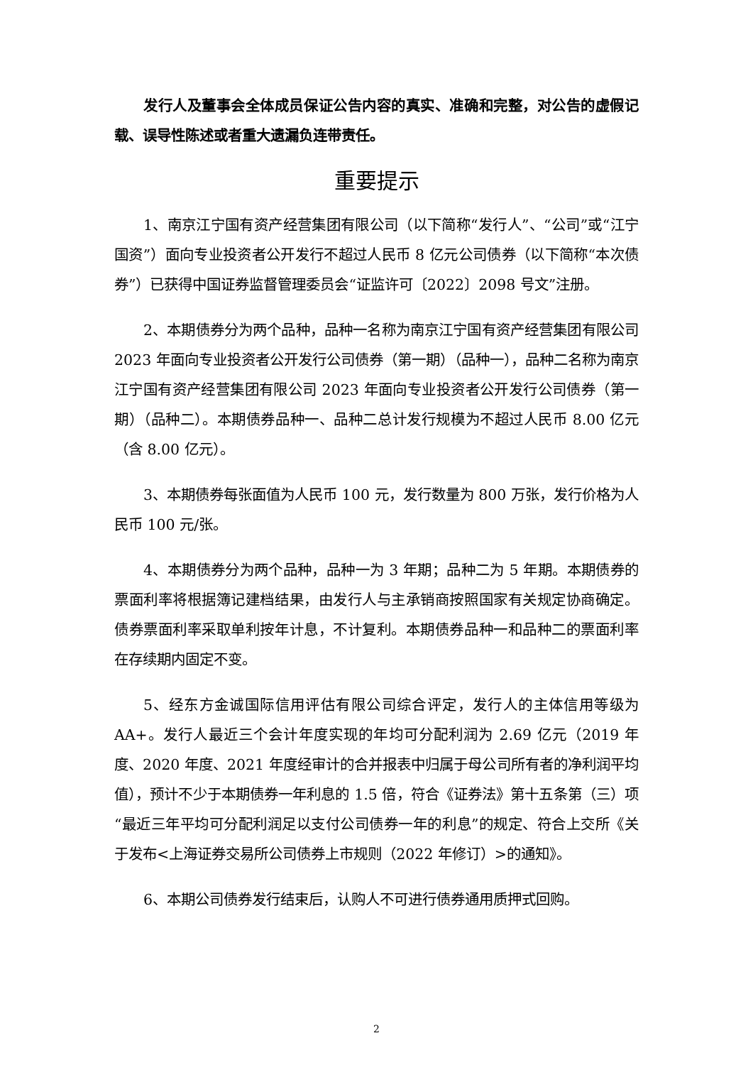发行人及董事会全体成员保证公告内容的真实、准确和完整，对公告的虚假记载、误导性陈述或者重大遗漏负连带责任。
重要提示
1、南京江宁国有资产经营集团有限公司（以下简称“发行人”、“公司”或“江宁国资”）面向专业投资者公开发行不超过人民币 8 亿元公司债券（以下简称“本次债券”）已获得中国证券监督管理委员会“证监许可〔2022〕2098 号文”注册。
2、本期债券分为两个品种，品种一名称为南京江宁国有资产经营集团有限公司 2023 年面向专业投资者公开发行公司债券（第一期）（品种一），品种二名称为南京江宁国有资产经营集团有限公司 2023 年面向专业投资者公开发行公司债券（第一期）（品种二）。本期债券品种一、品种二总计发行规模为不超过人民币 8.00 亿元（含 8.00 亿元）。
3、本期债券每张面值为人民币 100 元，发行数量为 800 万张，发行价格为人民币 100 元/张。
4、本期债券分为两个品种，品种一为 3 年期；品种二为 5 年期。本期债券的票面利率将根据簿记建档结果，由发行人与主承销商按照国家有关规定协商确定。债券票面利率采取单利按年计息，不计复利。本期债券品种一和品种二的票面利率在存续期内固定不变。
5、经东方金诚国际信用评估有限公司综合评定，发行人的主体信用等级为AA+。发行人最近三个会计年度实现的年均可分配利润为 2.69 亿元（2019 年度、2020 年度、2021 年度经审计的合并报表中归属于母公司所有者的净利润平均值），预计不少于本期债券一年利息的 1.5 倍，符合《证券法》第十五条第（三）项“最近三年平均可分配利润足以支付公司债券一年的利息”的规定、符合上交所《关于发布<上海证券交易所公司债券上市规则（2022 年修订）>的通知》。
6、本期公司债券发行结束后，认购人不可进行债券通用质押式回购。
2